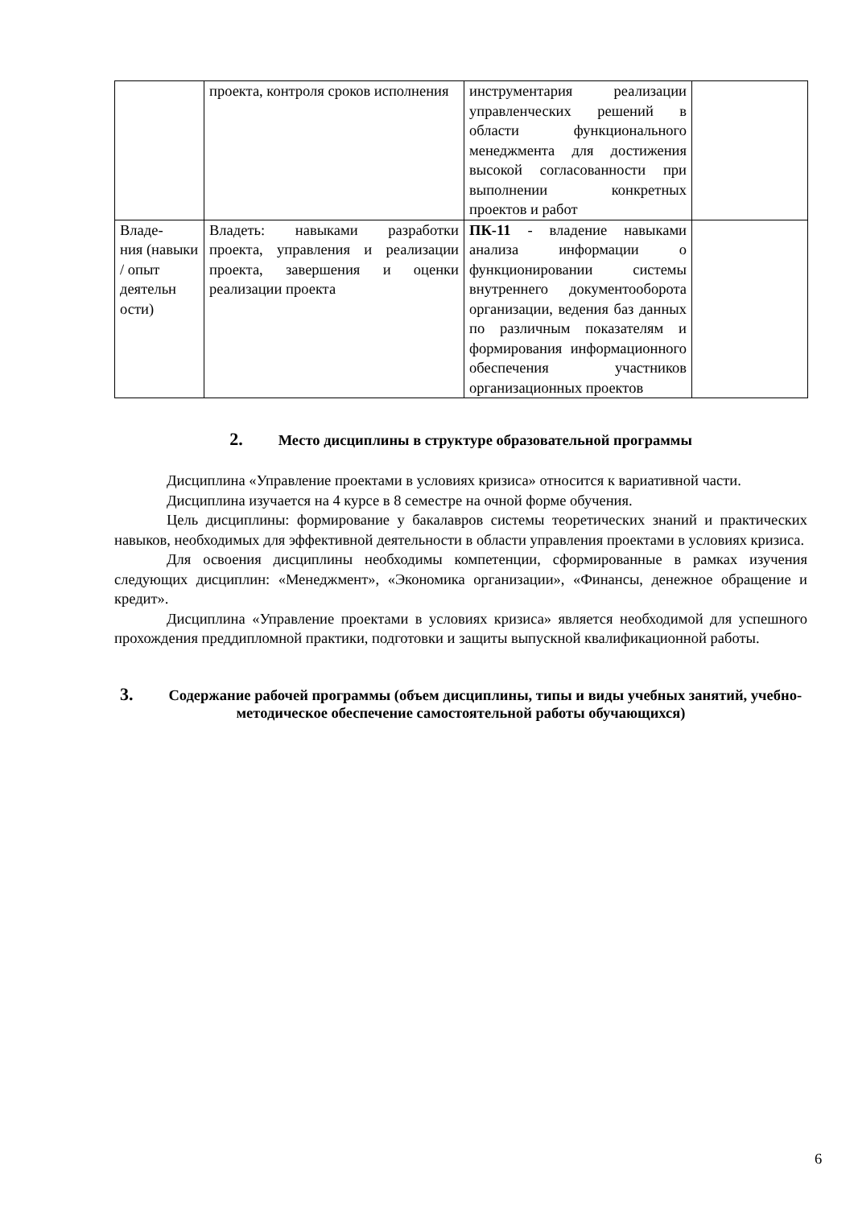| | проекта, контроля сроков исполнения | инструментария реализации управленческих решений в области функционального менеджмента для достижения высокой согласованности при выполнении конкретных проектов и работ | |
| Владе- ния (навыки / опыт деятельн ости) | Владеть: навыками разработки проекта, управления и реализации проекта, завершения и оценки реализации проекта | ПК-11 - владение навыками анализа информации о функционировании системы внутреннего документооборота организации, ведения баз данных по различным показателям и формирования информационного обеспечения участников организационных проектов | |
2. Место дисциплины в структуре образовательной программы
Дисциплина «Управление проектами в условиях кризиса» относится к вариативной части.
Дисциплина изучается на 4 курсе в 8 семестре на очной форме обучения.
Цель дисциплины: формирование у бакалавров системы теоретических знаний и практических навыков, необходимых для эффективной деятельности в области управления проектами в условиях кризиса.
Для освоения дисциплины необходимы компетенции, сформированные в рамках изучения следующих дисциплин: «Менеджмент», «Экономика организации», «Финансы, денежное обращение и кредит».
Дисциплина «Управление проектами в условиях кризиса» является необходимой для успешного прохождения преддипломной практики, подготовки и защиты выпускной квалификационной работы.
3. Содержание рабочей программы (объем дисциплины, типы и виды учебных занятий, учебно-методическое обеспечение самостоятельной работы обучающихся)
6